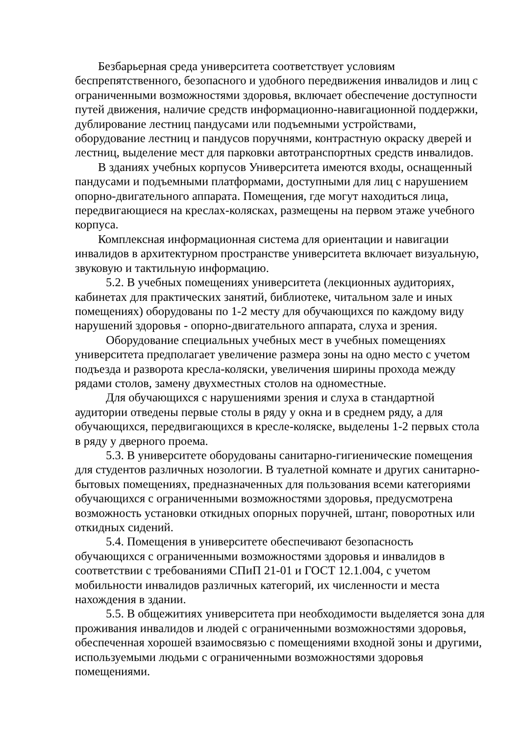Безбарьерная среда университета соответствует условиям
беспрепятственного, безопасного и удобного передвижения инвалидов и лиц с ограниченными возможностями здоровья, включает обеспечение доступности путей движения, наличие средств информационно-навигационной поддержки, дублирование лестниц пандусами или подъемными устройствами, оборудование лестниц и пандусов поручнями, контрастную окраску дверей и лестниц, выделение мест для парковки автотранспортных средств инвалидов.
В зданиях учебных корпусов Университета имеются входы, оснащенный пандусами и подъемными платформами, доступными для лиц с нарушением опорно-двигательного аппарата. Помещения, где могут находиться лица, передвигающиеся на креслах-колясках, размещены на первом этаже учебного корпуса.
Комплексная информационная система для ориентации и навигации инвалидов в архитектурном пространстве университета включает визуальную, звуковую и тактильную информацию.
5.2. В учебных помещениях университета (лекционных аудиториях, кабинетах для практических занятий, библиотеке, читальном зале и иных помещениях) оборудованы по 1-2 месту для обучающихся по каждому виду нарушений здоровья - опорно-двигательного аппарата, слуха и зрения.
Оборудование специальных учебных мест в учебных помещениях университета предполагает увеличение размера зоны на одно место с учетом подъезда и разворота кресла-коляски, увеличения ширины прохода между рядами столов, замену двухместных столов на одноместные.
Для обучающихся с нарушениями зрения и слуха в стандартной аудитории отведены первые столы в ряду у окна и в среднем ряду, а для обучающихся, передвигающихся в кресле-коляске, выделены 1-2 первых стола в ряду у дверного проема.
5.3. В университете оборудованы санитарно-гигиенические помещения для студентов различных нозологии. В туалетной комнате и других санитарно-бытовых помещениях, предназначенных для пользования всеми категориями обучающихся с ограниченными возможностями здоровья, предусмотрена возможность установки откидных опорных поручней, штанг, поворотных или откидных сидений.
5.4. Помещения в университете обеспечивают безопасность обучающихся с ограниченными возможностями здоровья и инвалидов в соответствии с требованиями СПиП 21-01 и ГОСТ 12.1.004, с учетом мобильности инвалидов различных категорий, их численности и места нахождения в здании.
5.5. В общежитиях университета при необходимости выделяется зона для проживания инвалидов и людей с ограниченными возможностями здоровья, обеспеченная хорошей взаимосвязью с помещениями входной зоны и другими, используемыми людьми с ограниченными возможностями здоровья помещениями.